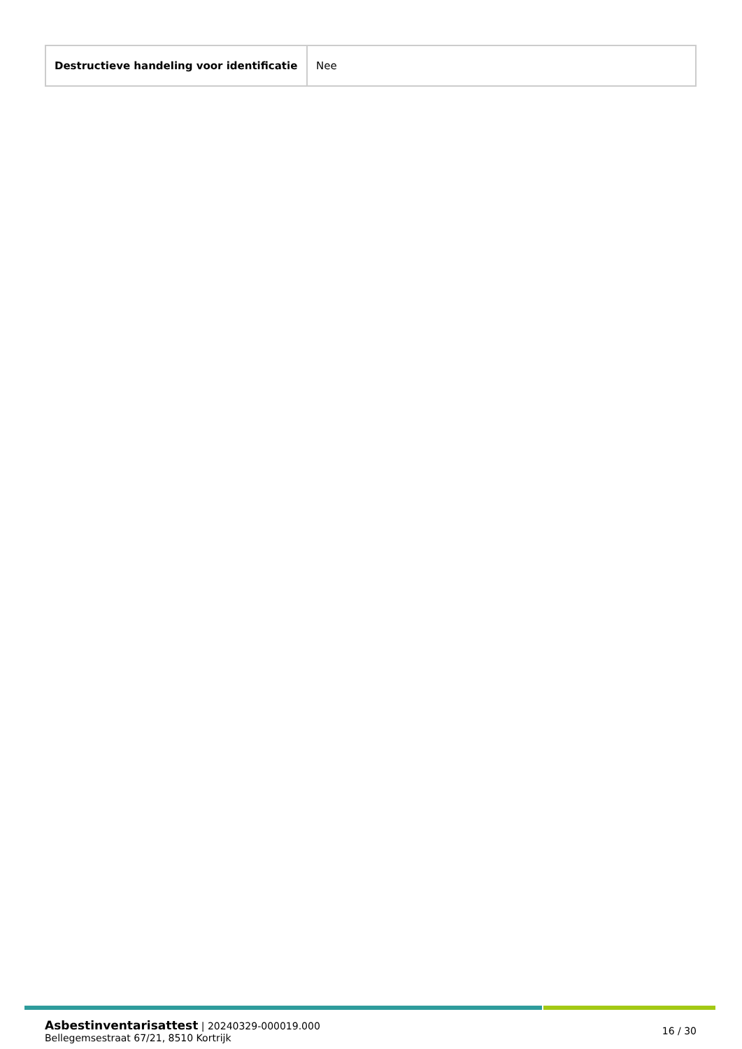| Destructieve handeling voor identificatie | Nee |
Asbestinventarisattest | 20240329-000019.000
Bellegemsestraat 67/21, 8510 Kortrijk
16 / 30